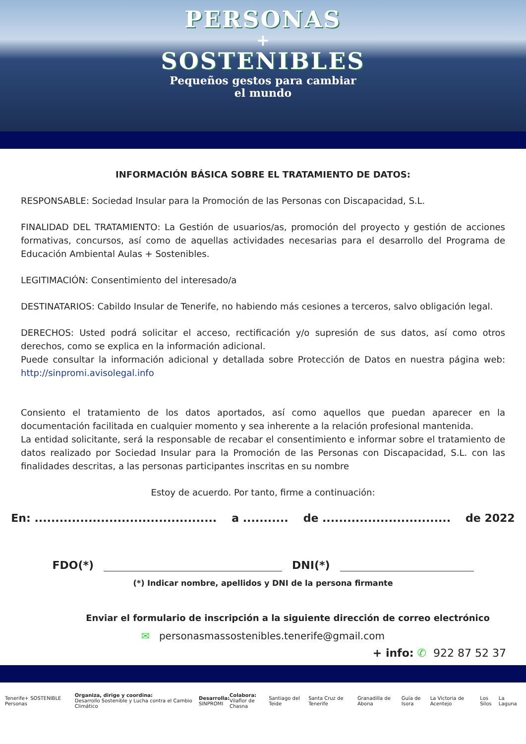PERSONAS
+
SOSTENIBLES
Pequeños gestos para cambiar
el mundo
INFORMACIÓN BÁSICA SOBRE EL TRATAMIENTO DE DATOS:
RESPONSABLE: Sociedad Insular para la Promoción de las Personas con Discapacidad, S.L.
FINALIDAD DEL TRATAMIENTO: La Gestión de usuarios/as, promoción del proyecto y gestión de acciones formativas, concursos, así como de aquellas actividades necesarias para el desarrollo del Programa de Educación Ambiental Aulas + Sostenibles.
LEGITIMACIÓN: Consentimiento del interesado/a
DESTINATARIOS: Cabildo Insular de Tenerife, no habiendo más cesiones a terceros, salvo obligación legal.
DERECHOS: Usted podrá solicitar el acceso, rectificación y/o supresión de sus datos, así como otros derechos, como se explica en la información adicional.
Puede consultar la información adicional y detallada sobre Protección de Datos en nuestra página web: http://sinpromi.avisolegal.info
Consiento el tratamiento de los datos aportados, así como aquellos que puedan aparecer en la documentación facilitada en cualquier momento y sea inherente a la relación profesional mantenida.
La entidad solicitante, será la responsable de recabar el consentimiento e informar sobre el tratamiento de datos realizado por Sociedad Insular para la Promoción de las Personas con Discapacidad, S.L. con las finalidades descritas, a las personas participantes inscritas en su nombre
Estoy de acuerdo. Por tanto, firme a continuación:
En: ............................................ a ........... de ............................... de 2022
FDO(*) DNI(*)
(*) Indicar nombre, apellidos y DNI de la persona firmante
Enviar el formulario de inscripción a la siguiente dirección de correo electrónico
✉ personasmassostenibles.tenerife@gmail.com
+ info: ✆ 922 87 52 37
Tenerife+ SOSTENIBLE Personas Organiza, dirige y coordina:
Desarrollo Sostenible y Lucha contra el Cambio Climático Desarrolla:
SINPROMI Colabora:
Vilaflor de Chasna Santiago del Teide Santa Cruz de Tenerife Granadilla de Abona Guía de Isora La Victoria de Acentejo Los Silos La Laguna